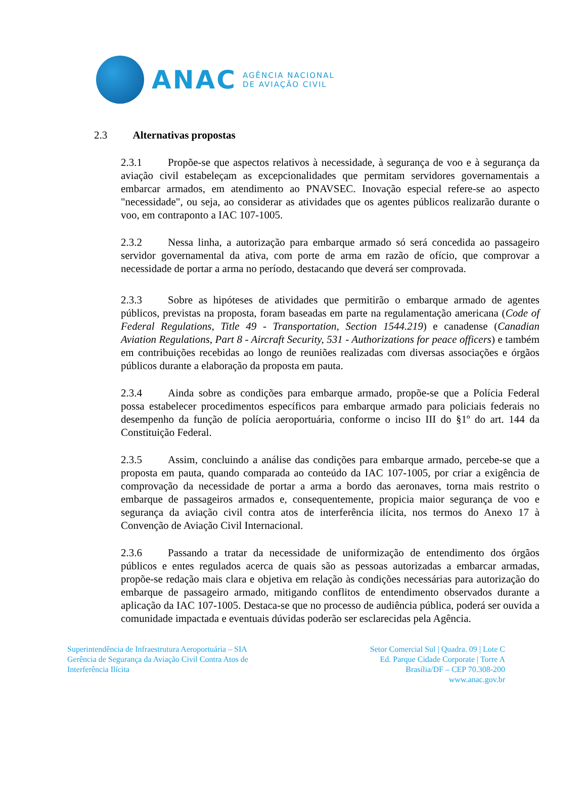ANAC
AGÊNCIA NACIONAL
DE AVIAÇÃO CIVIL
2.3 Alternativas propostas
2.3.1 Propõe-se que aspectos relativos à necessidade, à segurança de voo e à segurança da aviação civil estabeleçam as excepcionalidades que permitam servidores governamentais a embarcar armados, em atendimento ao PNAVSEC. Inovação especial refere-se ao aspecto "necessidade", ou seja, ao considerar as atividades que os agentes públicos realizarão durante o voo, em contraponto a IAC 107-1005.
2.3.2 Nessa linha, a autorização para embarque armado só será concedida ao passageiro servidor governamental da ativa, com porte de arma em razão de ofício, que comprovar a necessidade de portar a arma no período, destacando que deverá ser comprovada.
2.3.3 Sobre as hipóteses de atividades que permitirão o embarque armado de agentes públicos, previstas na proposta, foram baseadas em parte na regulamentação americana (Code of Federal Regulations, Title 49 - Transportation, Section 1544.219) e canadense (Canadian Aviation Regulations, Part 8 - Aircraft Security, 531 - Authorizations for peace officers) e também em contribuições recebidas ao longo de reuniões realizadas com diversas associações e órgãos públicos durante a elaboração da proposta em pauta.
2.3.4 Ainda sobre as condições para embarque armado, propõe-se que a Polícia Federal possa estabelecer procedimentos específicos para embarque armado para policiais federais no desempenho da função de polícia aeroportuária, conforme o inciso III do §1º do art. 144 da Constituição Federal.
2.3.5 Assim, concluindo a análise das condições para embarque armado, percebe-se que a proposta em pauta, quando comparada ao conteúdo da IAC 107-1005, por criar a exigência de comprovação da necessidade de portar a arma a bordo das aeronaves, torna mais restrito o embarque de passageiros armados e, consequentemente, propicia maior segurança de voo e segurança da aviação civil contra atos de interferência ilícita, nos termos do Anexo 17 à Convenção de Aviação Civil Internacional.
2.3.6 Passando a tratar da necessidade de uniformização de entendimento dos órgãos públicos e entes regulados acerca de quais são as pessoas autorizadas a embarcar armadas, propõe-se redação mais clara e objetiva em relação às condições necessárias para autorização do embarque de passageiro armado, mitigando conflitos de entendimento observados durante a aplicação da IAC 107-1005. Destaca-se que no processo de audiência pública, poderá ser ouvida a comunidade impactada e eventuais dúvidas poderão ser esclarecidas pela Agência.
Superintendência de Infraestrutura Aeroportuária – SIA
Gerência de Segurança da Aviação Civil Contra Atos de
Interferência Ilícita
Setor Comercial Sul | Quadra. 09 | Lote C
Ed. Parque Cidade Corporate | Torre A
Brasília/DF – CEP 70.308-200
www.anac.gov.br